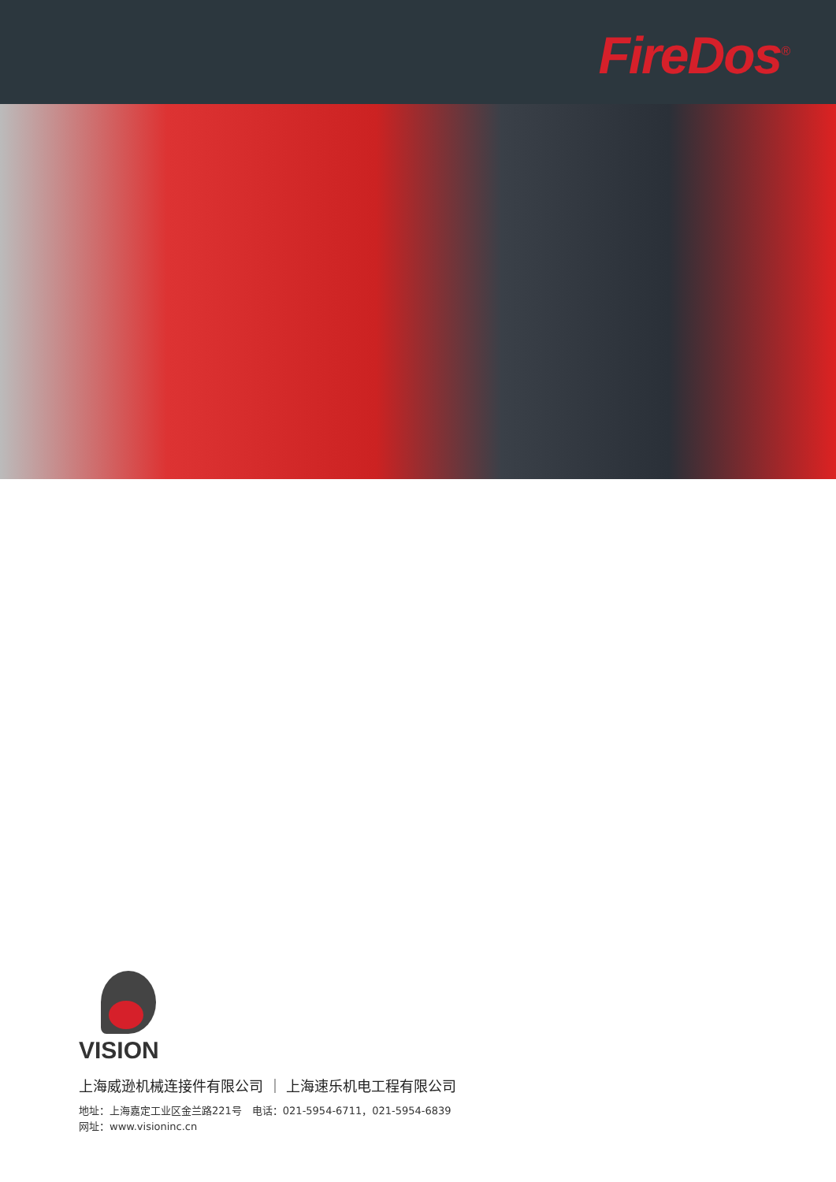FireDos<sup>®</sup>
VISION
上海威逊机械连接件有限公司 ｜ 上海速乐机电工程有限公司
地址：上海嘉定工业区金兰路221号　电话：021-5954-6711，021-5954-6839
网址：www.visioninc.cn